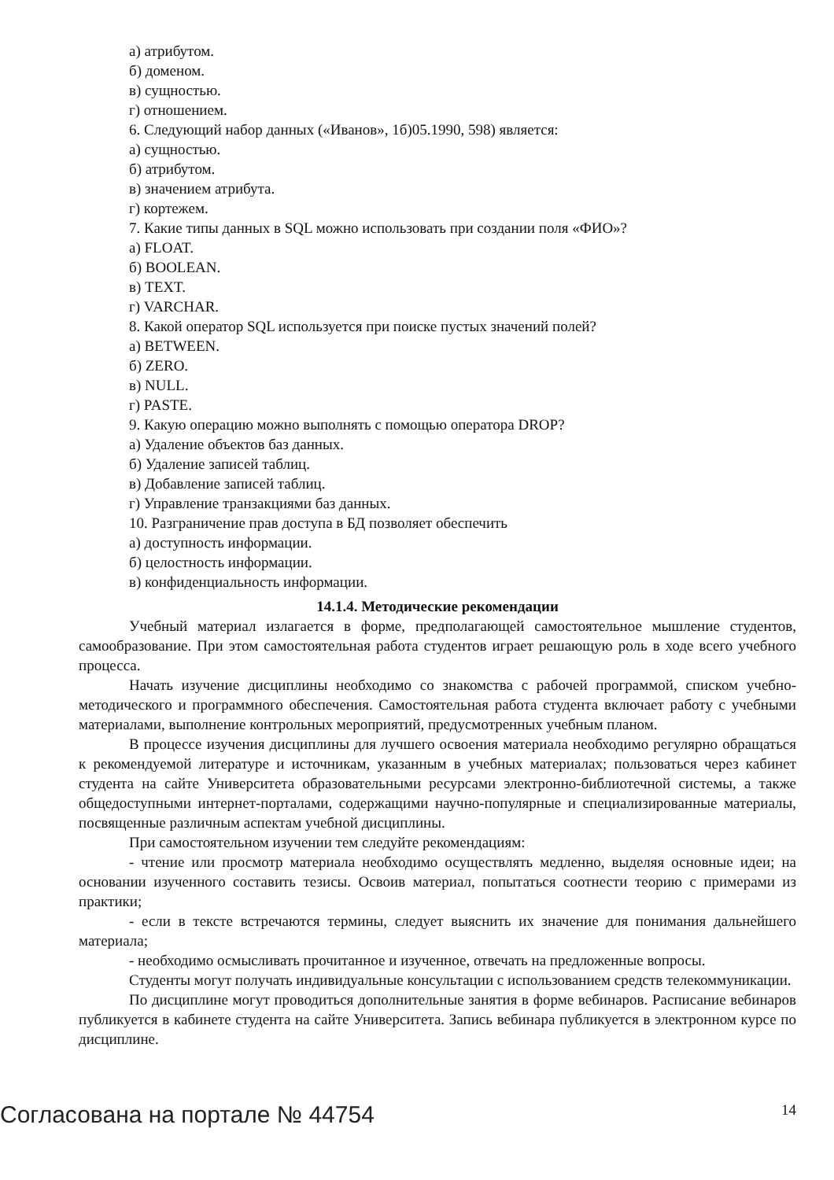а) атрибутом.
б) доменом.
в) сущностью.
г) отношением.
6. Следующий набор данных («Иванов», 1б)05.1990, 598) является:
а) сущностью.
б) атрибутом.
в) значением атрибута.
г) кортежем.
7. Какие типы данных в SQL можно использовать при создании поля «ФИО»?
а) FLOAT.
б) BOOLEAN.
в) TEXT.
г) VARCHAR.
8. Какой оператор SQL используется при поиске пустых значений полей?
а) BETWEEN.
б) ZERO.
в) NULL.
г) PASTE.
9. Какую операцию можно выполнять с помощью оператора DROP?
а) Удаление объектов баз данных.
б) Удаление записей таблиц.
в) Добавление записей таблиц.
г) Управление транзакциями баз данных.
10. Разграничение прав доступа в БД позволяет обеспечить
а) доступность информации.
б) целостность информации.
в) конфиденциальность информации.
14.1.4. Методические рекомендации
Учебный материал излагается в форме, предполагающей самостоятельное мышление студентов, самообразование. При этом самостоятельная работа студентов играет решающую роль в ходе всего учебного процесса.
Начать изучение дисциплины необходимо со знакомства с рабочей программой, списком учебно-методического и программного обеспечения. Самостоятельная работа студента включает работу с учебными материалами, выполнение контрольных мероприятий, предусмотренных учебным планом.
В процессе изучения дисциплины для лучшего освоения материала необходимо регулярно обращаться к рекомендуемой литературе и источникам, указанным в учебных материалах; пользоваться через кабинет студента на сайте Университета образовательными ресурсами электронно-библиотечной системы, а также общедоступными интернет-порталами, содержащими научно-популярные и специализированные материалы, посвященные различным аспектам учебной дисциплины.
При самостоятельном изучении тем следуйте рекомендациям:
- чтение или просмотр материала необходимо осуществлять медленно, выделяя основные идеи; на основании изученного составить тезисы. Освоив материал, попытаться соотнести теорию с примерами из практики;
- если в тексте встречаются термины, следует выяснить их значение для понимания дальнейшего материала;
- необходимо осмысливать прочитанное и изученное, отвечать на предложенные вопросы.
Студенты могут получать индивидуальные консультации с использованием средств телекоммуникации.
По дисциплине могут проводиться дополнительные занятия в форме вебинаров. Расписание вебинаров публикуется в кабинете студента на сайте Университета. Запись вебинара публикуется в электронном курсе по дисциплине.
Согласована на портале № 44754 14